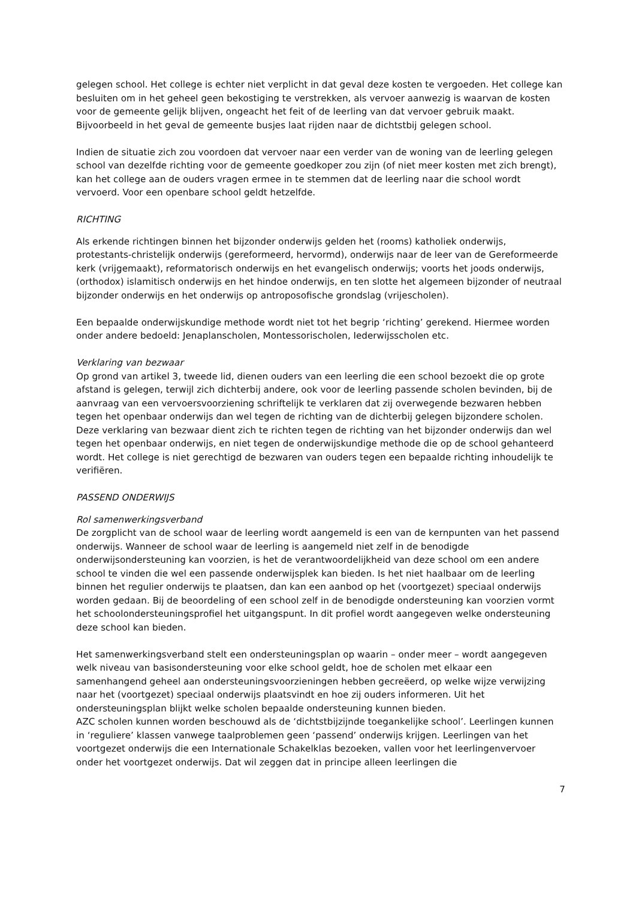gelegen school. Het college is echter niet verplicht in dat geval deze kosten te vergoeden. Het college kan besluiten om in het geheel geen bekostiging te verstrekken, als vervoer aanwezig is waarvan de kosten voor de gemeente gelijk blijven, ongeacht het feit of de leerling van dat vervoer gebruik maakt. Bijvoorbeeld in het geval de gemeente busjes laat rijden naar de dichtstbij gelegen school.
Indien de situatie zich zou voordoen dat vervoer naar een verder van de woning van de leerling gelegen school van dezelfde richting voor de gemeente goedkoper zou zijn (of niet meer kosten met zich brengt), kan het college aan de ouders vragen ermee in te stemmen dat de leerling naar die school wordt vervoerd. Voor een openbare school geldt hetzelfde.
RICHTING
Als erkende richtingen binnen het bijzonder onderwijs gelden het (rooms) katholiek onderwijs, protestants-christelijk onderwijs (gereformeerd, hervormd), onderwijs naar de leer van de Gereformeerde kerk (vrijgemaakt), reformatorisch onderwijs en het evangelisch onderwijs; voorts het joods onderwijs, (orthodox) islamitisch onderwijs en het hindoe onderwijs, en ten slotte het algemeen bijzonder of neutraal bijzonder onderwijs en het onderwijs op antroposofische grondslag (vrijescholen).
Een bepaalde onderwijskundige methode wordt niet tot het begrip ‘richting’ gerekend. Hiermee worden onder andere bedoeld: Jenaplanscholen, Montessorischolen, Iederwijsscholen etc.
Verklaring van bezwaar
Op grond van artikel 3, tweede lid, dienen ouders van een leerling die een school bezoekt die op grote afstand is gelegen, terwijl zich dichterbij andere, ook voor de leerling passende scholen bevinden, bij de aanvraag van een vervoersvoorziening schriftelijk te verklaren dat zij overwegende bezwaren hebben tegen het openbaar onderwijs dan wel tegen de richting van de dichterbij gelegen bijzondere scholen. Deze verklaring van bezwaar dient zich te richten tegen de richting van het bijzonder onderwijs dan wel tegen het openbaar onderwijs, en niet tegen de onderwijskundige methode die op de school gehanteerd wordt. Het college is niet gerechtigd de bezwaren van ouders tegen een bepaalde richting inhoudelijk te verifiëren.
PASSEND ONDERWIJS
Rol samenwerkingsverband
De zorgplicht van de school waar de leerling wordt aangemeld is een van de kernpunten van het passend onderwijs. Wanneer de school waar de leerling is aangemeld niet zelf in de benodigde onderwijsondersteuning kan voorzien, is het de verantwoordelijkheid van deze school om een andere school te vinden die wel een passende onderwijsplek kan bieden. Is het niet haalbaar om de leerling binnen het regulier onderwijs te plaatsen, dan kan een aanbod op het (voortgezet) speciaal onderwijs worden gedaan. Bij de beoordeling of een school zelf in de benodigde ondersteuning kan voorzien vormt het schoolondersteuningsprofiel het uitgangspunt. In dit profiel wordt aangegeven welke ondersteuning deze school kan bieden.
Het samenwerkingsverband stelt een ondersteuningsplan op waarin – onder meer – wordt aangegeven welk niveau van basisondersteuning voor elke school geldt, hoe de scholen met elkaar een samenhangend geheel aan ondersteuningsvoorzieningen hebben gecreëerd, op welke wijze verwijzing naar het (voortgezet) speciaal onderwijs plaatsvindt en hoe zij ouders informeren. Uit het ondersteuningsplan blijkt welke scholen bepaalde ondersteuning kunnen bieden.
AZC scholen kunnen worden beschouwd als de ‘dichtstbijzijnde toegankelijke school’. Leerlingen kunnen in ‘reguliere’ klassen vanwege taalproblemen geen ‘passend’ onderwijs krijgen. Leerlingen van het voortgezet onderwijs die een Internationale Schakelklas bezoeken, vallen voor het leerlingenvervoer onder het voortgezet onderwijs. Dat wil zeggen dat in principe alleen leerlingen die
7